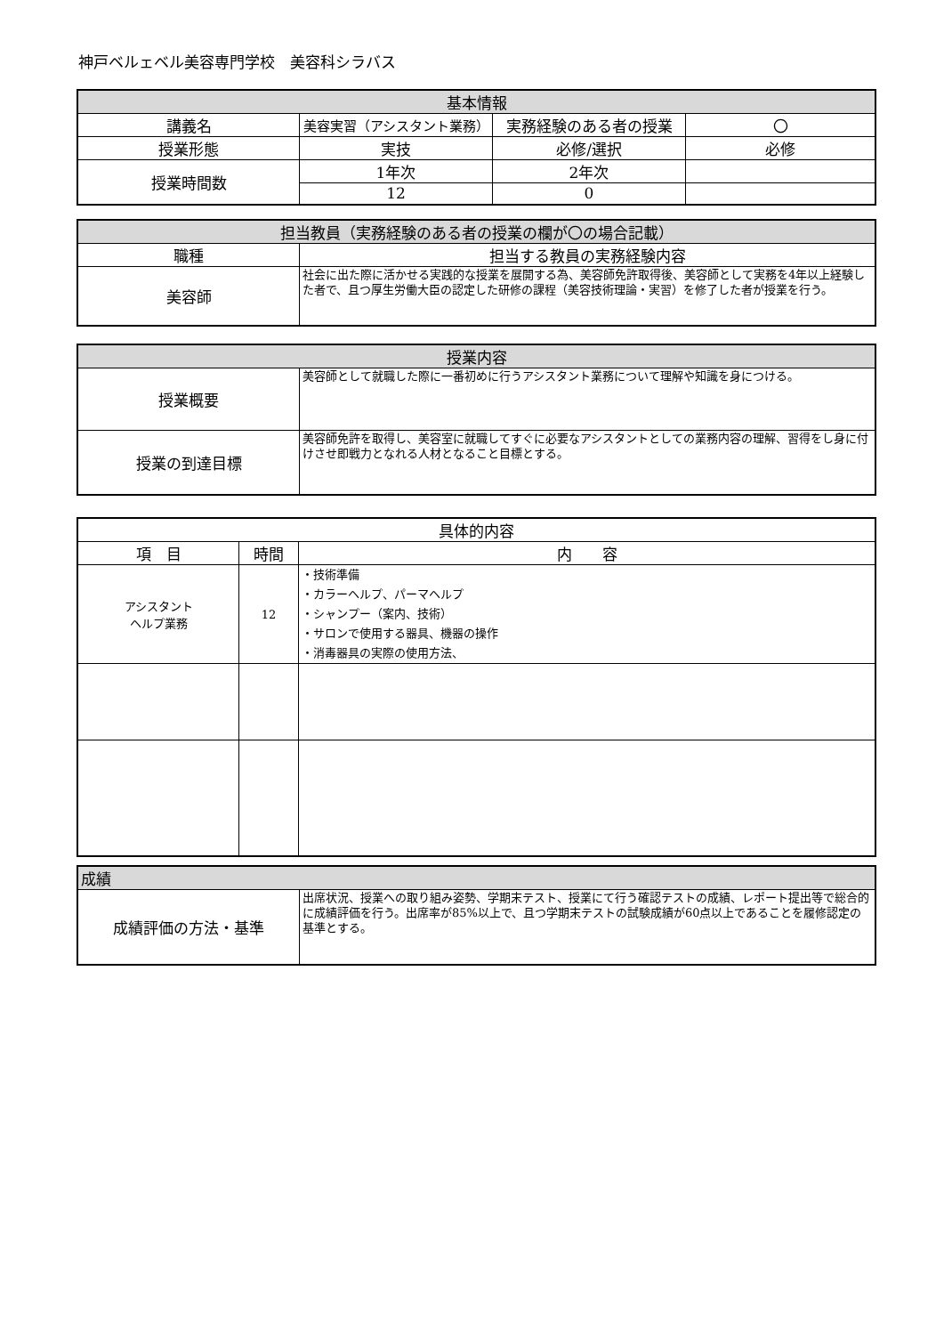神戸ベルェベル美容専門学校　美容科シラバス
| 基本情報 | | | |
| --- | --- | --- | --- |
| 講義名 | 美容実習（アシスタント業務） | 実務経験のある者の授業 | 〇 |
| 授業形態 | 実技 | 必修/選択 | 必修 |
| 授業時間数 | 1年次 | 2年次 | |
| | 12 | 0 | |
| 担当教員（実務経験のある者の授業の欄が〇の場合記載） | |
| --- | --- |
| 職種 | 担当する教員の実務経験内容 |
| 美容師 | 社会に出た際に活かせる実践的な授業を展開する為、美容師免許取得後、美容師として実務を4年以上経験した者で、且つ厚生労働大臣の認定した研修の課程（美容技術理論・実習）を修了した者が授業を行う。 |
| 授業内容 | |
| --- | --- |
| 授業概要 | 美容師として就職した際に一番初めに行うアシスタント業務について理解や知識を身につける。 |
| 授業の到達目標 | 美容師免許を取得し、美容室に就職してすぐに必要なアシスタントとしての業務内容の理解、習得をし身に付けさせ即戦力となれる人材となること目標とする。 |
| 具体的内容 | | |
| --- | --- | --- |
| 項 目 | 時間 | 内 容 |
| アシスタント ヘルプ業務 | 12 | ・技術準備 ・カラーヘルプ、パーマヘルプ ・シャンプー（案内、技術） ・サロンで使用する器具、機器の操作 ・消毒器具の実際の使用方法、 |
| 成績 | |
| --- | --- |
| 成績評価の方法・基準 | 出席状況、授業への取り組み姿勢、学期末テスト、授業にて行う確認テストの成績、レポート提出等で総合的に成績評価を行う。出席率が85%以上で、且つ学期末テストの試験成績が60点以上であることを履修認定の基準とする。 |